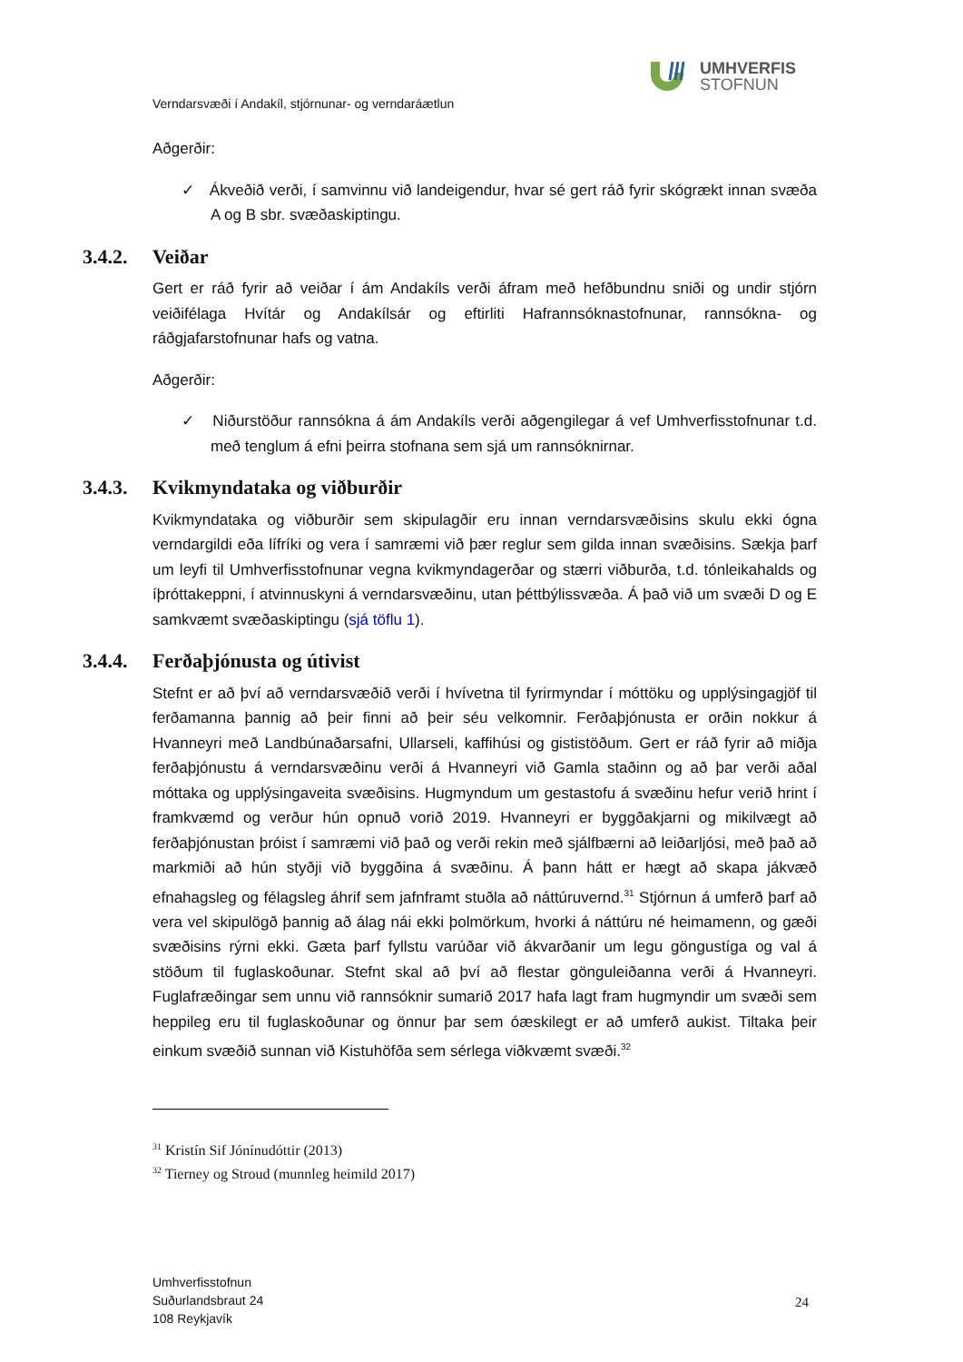UMHVERFIS
STOFNUN
Verndarsvæði í Andakíl, stjórnunar- og verndaráætlun
Aðgerðir:
✓ Ákveðið verði, í samvinnu við landeigendur, hvar sé gert ráð fyrir skógrækt innan svæða A og B sbr. svæðaskiptingu.
3.4.2. Veiðar
Gert er ráð fyrir að veiðar í ám Andakíls verði áfram með hefðbundnu sniði og undir stjórn veiðifélaga Hvítár og Andakílsár og eftirliti Hafrannsóknastofnunar, rannsókna- og ráðgjafarstofnunar hafs og vatna.
Aðgerðir:
✓ Niðurstöður rannsókna á ám Andakíls verði aðgengilegar á vef Umhverfisstofnunar t.d. með tenglum á efni þeirra stofnana sem sjá um rannsóknirnar.
3.4.3. Kvikmyndataka og viðburðir
Kvikmyndataka og viðburðir sem skipulagðir eru innan verndarsvæðisins skulu ekki ógna verndargildi eða lífríki og vera í samræmi við þær reglur sem gilda innan svæðisins. Sækja þarf um leyfi til Umhverfisstofnunar vegna kvikmyndagerðar og stærri viðburða, t.d. tónleikahalds og íþróttakeppni, í atvinnuskyni á verndarsvæðinu, utan þéttbýlissvæða. Á það við um svæði D og E samkvæmt svæðaskiptingu (sjá töflu 1).
3.4.4. Ferðaþjónusta og útivist
Stefnt er að því að verndarsvæðið verði í hvívetna til fyrirmyndar í móttöku og upplýsingagjöf til ferðamanna þannig að þeir finni að þeir séu velkomnir. Ferðaþjónusta er orðin nokkur á Hvanneyri með Landbúnaðarsafni, Ullarseli, kaffihúsi og gististöðum. Gert er ráð fyrir að miðja ferðaþjónustu á verndarsvæðinu verði á Hvanneyri við Gamla staðinn og að þar verði aðal móttaka og upplýsingaveita svæðisins. Hugmyndum um gestastofu á svæðinu hefur verið hrint í framkvæmd og verður hún opnuð vorið 2019. Hvanneyri er byggðakjarni og mikilvægt að ferðaþjónustan þróist í samræmi við það og verði rekin með sjálfbærni að leiðarljósi, með það að markmiði að hún styðji við byggðina á svæðinu. Á þann hátt er hægt að skapa jákvæð efnahagsleg og félagsleg áhrif sem jafnframt stuðla að náttúruvernd.<sup>31</sup> Stjórnun á umferð þarf að vera vel skipulögð þannig að álag nái ekki þolmörkum, hvorki á náttúru né heimamenn, og gæði svæðisins rýrni ekki. Gæta þarf fyllstu varúðar við ákvarðanir um legu göngustíga og val á stöðum til fuglaskoðunar. Stefnt skal að því að flestar gönguleiðanna verði á Hvanneyri. Fuglafræðingar sem unnu við rannsóknir sumarið 2017 hafa lagt fram hugmyndir um svæði sem heppileg eru til fuglaskoðunar og önnur þar sem óæskilegt er að umferð aukist. Tiltaka þeir einkum svæðið sunnan við Kistuhöfða sem sérlega viðkvæmt svæði.<sup>32</sup>
<sup>31</sup> Kristín Sif Jónínudóttir (2013)
<sup>32</sup> Tierney og Stroud (munnleg heimild 2017)
Umhverfisstofnun
Suðurlandsbraut 24
108 Reykjavík
24